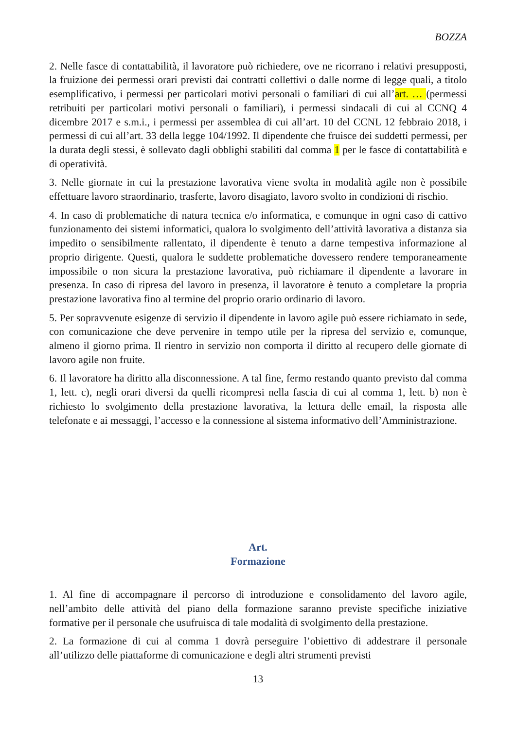BOZZA
2. Nelle fasce di contattabilità, il lavoratore può richiedere, ove ne ricorrano i relativi presupposti, la fruizione dei permessi orari previsti dai contratti collettivi o dalle norme di legge quali, a titolo esemplificativo, i permessi per particolari motivi personali o familiari di cui all’art. … (permessi retribuiti per particolari motivi personali o familiari), i permessi sindacali di cui al CCNQ 4 dicembre 2017 e s.m.i., i permessi per assemblea di cui all’art. 10 del CCNL 12 febbraio 2018, i permessi di cui all’art. 33 della legge 104/1992. Il dipendente che fruisce dei suddetti permessi, per la durata degli stessi, è sollevato dagli obblighi stabiliti dal comma 1 per le fasce di contattabilità e di operatività.
3. Nelle giornate in cui la prestazione lavorativa viene svolta in modalità agile non è possibile effettuare lavoro straordinario, trasferte, lavoro disagiato, lavoro svolto in condizioni di rischio.
4. In caso di problematiche di natura tecnica e/o informatica, e comunque in ogni caso di cattivo funzionamento dei sistemi informatici, qualora lo svolgimento dell’attività lavorativa a distanza sia impedito o sensibilmente rallentato, il dipendente è tenuto a darne tempestiva informazione al proprio dirigente. Questi, qualora le suddette problematiche dovessero rendere temporaneamente impossibile o non sicura la prestazione lavorativa, può richiamare il dipendente a lavorare in presenza. In caso di ripresa del lavoro in presenza, il lavoratore è tenuto a completare la propria prestazione lavorativa fino al termine del proprio orario ordinario di lavoro.
5. Per sopravvenute esigenze di servizio il dipendente in lavoro agile può essere richiamato in sede, con comunicazione che deve pervenire in tempo utile per la ripresa del servizio e, comunque, almeno il giorno prima. Il rientro in servizio non comporta il diritto al recupero delle giornate di lavoro agile non fruite.
6. Il lavoratore ha diritto alla disconnessione. A tal fine, fermo restando quanto previsto dal comma 1, lett. c), negli orari diversi da quelli ricompresi nella fascia di cui al comma 1, lett. b) non è richiesto lo svolgimento della prestazione lavorativa, la lettura delle email, la risposta alle telefonate e ai messaggi, l’accesso e la connessione al sistema informativo dell’Amministrazione.
Art.
Formazione
1. Al fine di accompagnare il percorso di introduzione e consolidamento del lavoro agile, nell’ambito delle attività del piano della formazione saranno previste specifiche iniziative formative per il personale che usufruisca di tale modalità di svolgimento della prestazione.
2. La formazione di cui al comma 1 dovrà perseguire l’obiettivo di addestrare il personale all’utilizzo delle piattaforme di comunicazione e degli altri strumenti previsti
13